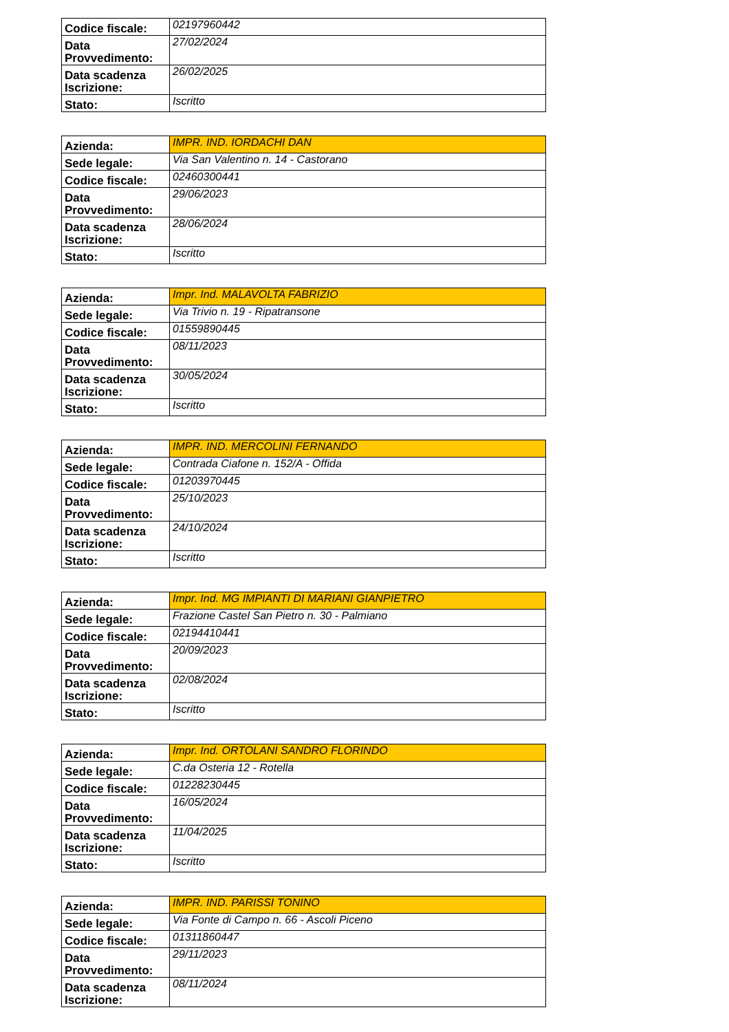| Codice fiscale: | 02197960442 |
| Data Provvedimento: | 27/02/2024 |
| Data scadenza Iscrizione: | 26/02/2025 |
| Stato: | Iscritto |
| Azienda: | IMPR. IND. IORDACHI DAN |
| Sede legale: | Via San Valentino n. 14 - Castorano |
| Codice fiscale: | 02460300441 |
| Data Provvedimento: | 29/06/2023 |
| Data scadenza Iscrizione: | 28/06/2024 |
| Stato: | Iscritto |
| Azienda: | Impr. Ind. MALAVOLTA FABRIZIO |
| Sede legale: | Via Trivio n. 19 - Ripatransone |
| Codice fiscale: | 01559890445 |
| Data Provvedimento: | 08/11/2023 |
| Data scadenza Iscrizione: | 30/05/2024 |
| Stato: | Iscritto |
| Azienda: | IMPR. IND. MERCOLINI FERNANDO |
| Sede legale: | Contrada Ciafone n. 152/A - Offida |
| Codice fiscale: | 01203970445 |
| Data Provvedimento: | 25/10/2023 |
| Data scadenza Iscrizione: | 24/10/2024 |
| Stato: | Iscritto |
| Azienda: | Impr. Ind. MG IMPIANTI DI MARIANI GIANPIETRO |
| Sede legale: | Frazione Castel San Pietro n. 30 - Palmiano |
| Codice fiscale: | 02194410441 |
| Data Provvedimento: | 20/09/2023 |
| Data scadenza Iscrizione: | 02/08/2024 |
| Stato: | Iscritto |
| Azienda: | Impr. Ind. ORTOLANI SANDRO FLORINDO |
| Sede legale: | C.da Osteria 12 - Rotella |
| Codice fiscale: | 01228230445 |
| Data Provvedimento: | 16/05/2024 |
| Data scadenza Iscrizione: | 11/04/2025 |
| Stato: | Iscritto |
| Azienda: | IMPR. IND. PARISSI TONINO |
| Sede legale: | Via Fonte di Campo n. 66 - Ascoli Piceno |
| Codice fiscale: | 01311860447 |
| Data Provvedimento: | 29/11/2023 |
| Data scadenza Iscrizione: | 08/11/2024 |